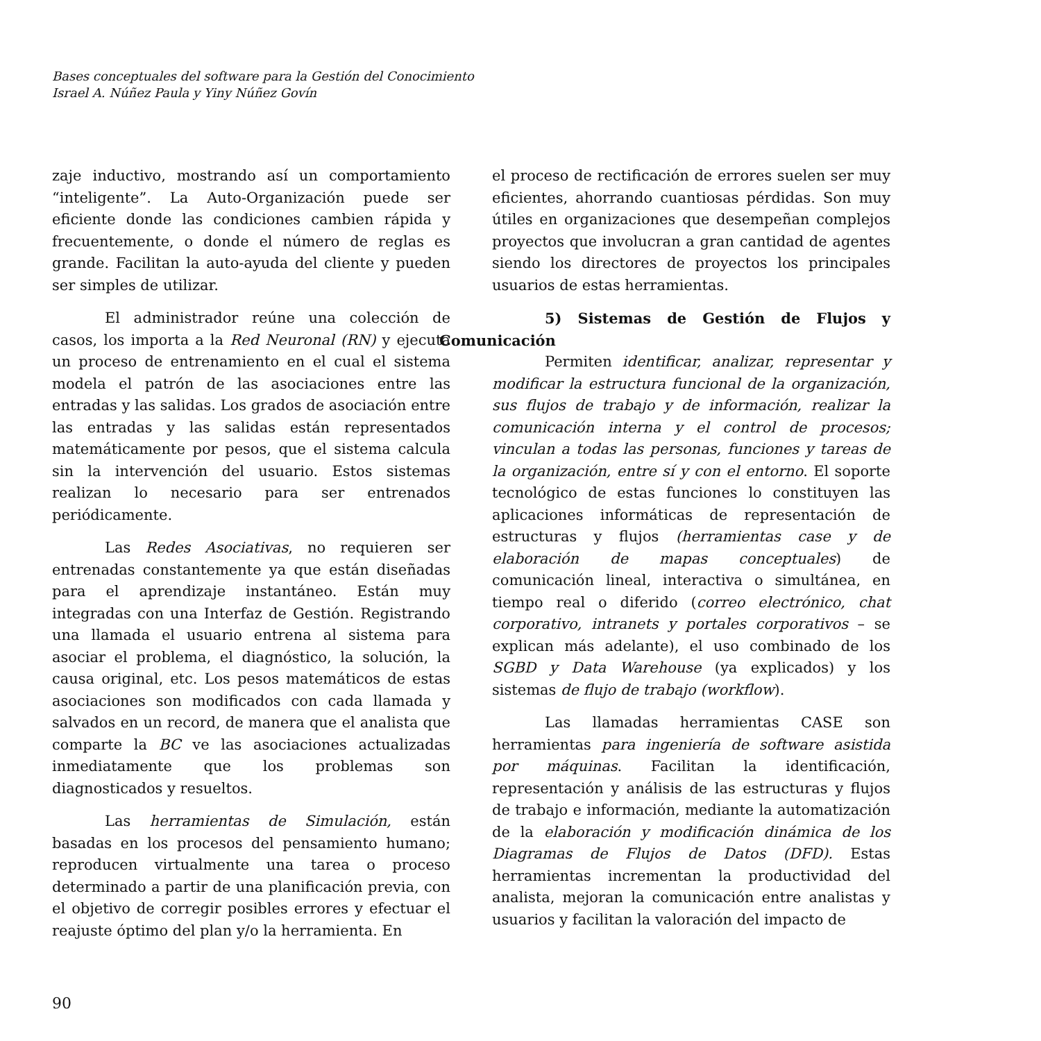Bases conceptuales del software para la Gestión del Conocimiento
Israel A. Núñez Paula y Yiny Núñez Govín
zaje inductivo, mostrando así un comportamiento “inteligente”. La Auto-Organización puede ser eficiente donde las condiciones cambien rápida y frecuentemente, o donde el número de reglas es grande. Facilitan la auto-ayuda del cliente y pueden ser simples de utilizar.
El administrador reúne una colección de casos, los importa a la Red Neuronal (RN) y ejecuta un proceso de entrenamiento en el cual el sistema modela el patrón de las asociaciones entre las entradas y las salidas. Los grados de asociación entre las entradas y las salidas están representados matemáticamente por pesos, que el sistema calcula sin la intervención del usuario. Estos sistemas realizan lo necesario para ser entrenados periódicamente.
Las Redes Asociativas, no requieren ser entrenadas constantemente ya que están diseñadas para el aprendizaje instantáneo. Están muy integradas con una Interfaz de Gestión. Registrando una llamada el usuario entrena al sistema para asociar el problema, el diagnóstico, la solución, la causa original, etc. Los pesos matemáticos de estas asociaciones son modificados con cada llamada y salvados en un record, de manera que el analista que comparte la BC ve las asociaciones actualizadas inmediatamente que los problemas son diagnosticados y resueltos.
Las herramientas de Simulación, están basadas en los procesos del pensamiento humano; reproducen virtualmente una tarea o proceso determinado a partir de una planificación previa, con el objetivo de corregir posibles errores y efectuar el reajuste óptimo del plan y/o la herramienta. En
el proceso de rectificación de errores suelen ser muy eficientes, ahorrando cuantiosas pérdidas. Son muy útiles en organizaciones que desempeñan complejos proyectos que involucran a gran cantidad de agentes siendo los directores de proyectos los principales usuarios de estas herramientas.
5) Sistemas de Gestión de Flujos y Comunicación
Permiten identificar, analizar, representar y modificar la estructura funcional de la organización, sus flujos de trabajo y de información, realizar la comunicación interna y el control de procesos; vinculan a todas las personas, funciones y tareas de la organización, entre sí y con el entorno. El soporte tecnológico de estas funciones lo constituyen las aplicaciones informáticas de representación de estructuras y flujos (herramientas case y de elaboración de mapas conceptuales) de comunicación lineal, interactiva o simultánea, en tiempo real o diferido (correo electrónico, chat corporativo, intranets y portales corporativos – se explican más adelante), el uso combinado de los SGBD y Data Warehouse (ya explicados) y los sistemas de flujo de trabajo (workflow).
Las llamadas herramientas CASE son herramientas para ingeniería de software asistida por máquinas. Facilitan la identificación, representación y análisis de las estructuras y flujos de trabajo e información, mediante la automatización de la elaboración y modificación dinámica de los Diagramas de Flujos de Datos (DFD). Estas herramientas incrementan la productividad del analista, mejoran la comunicación entre analistas y usuarios y facilitan la valoración del impacto de
90